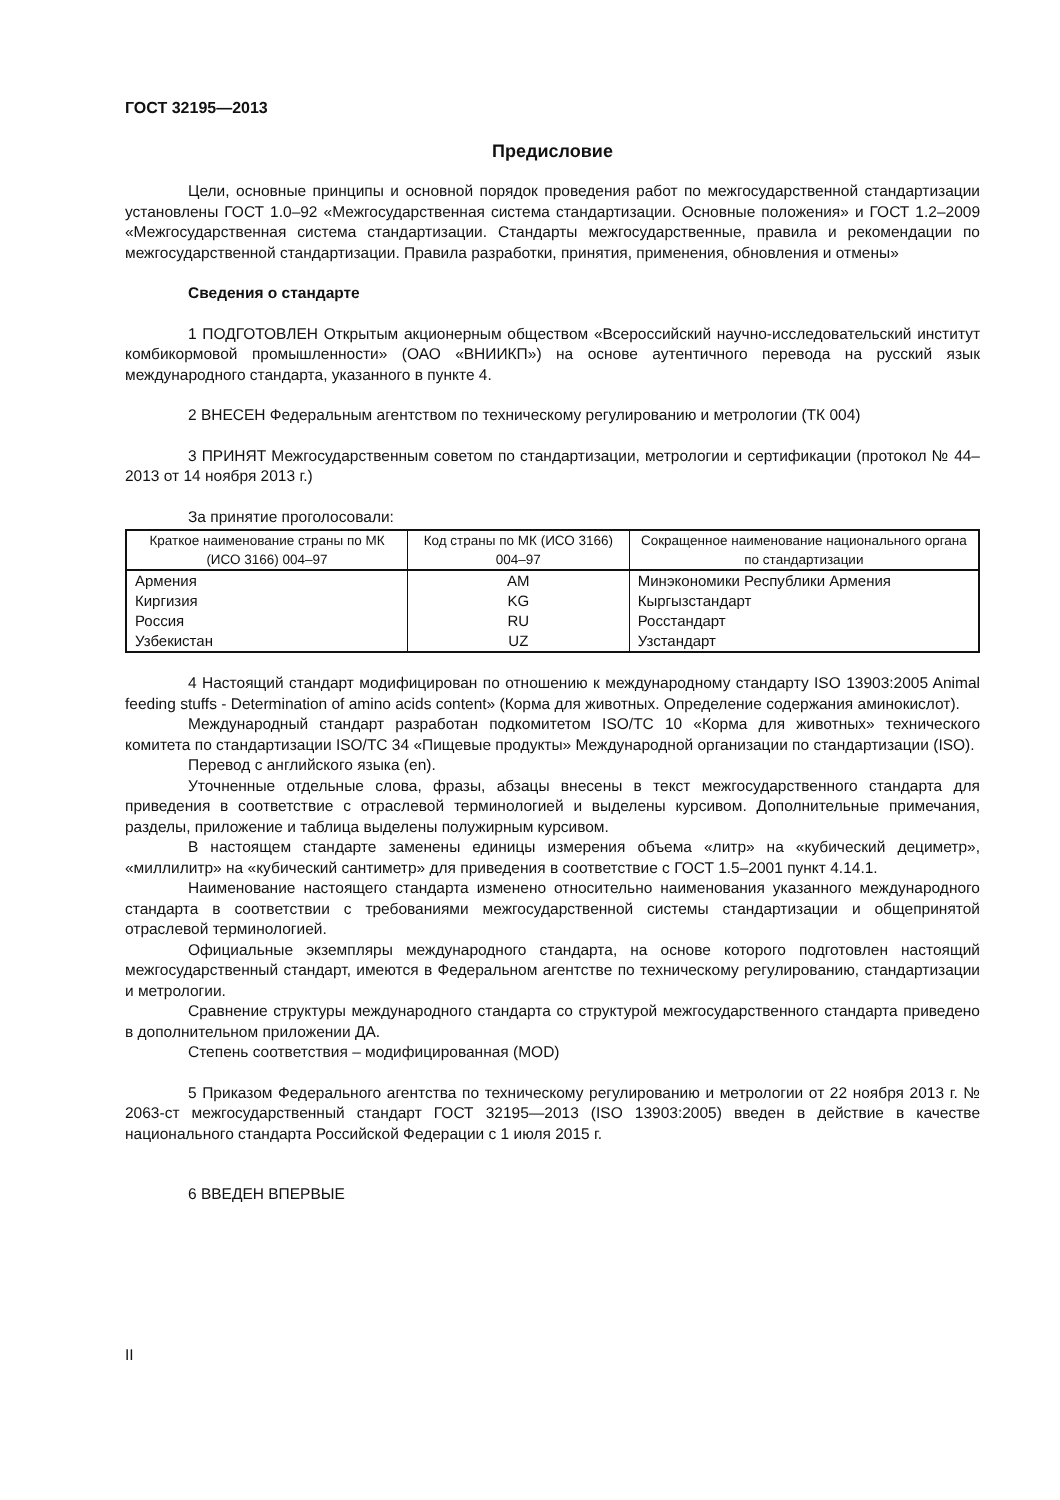ГОСТ 32195—2013
Предисловие
Цели, основные принципы и основной порядок проведения работ по межгосударственной стандартизации установлены ГОСТ 1.0–92 «Межгосударственная система стандартизации. Основные положения» и ГОСТ 1.2–2009 «Межгосударственная система стандартизации. Стандарты межгосударственные, правила и рекомендации по межгосударственной стандартизации. Правила разработки, принятия, применения, обновления и отмены»
Сведения о стандарте
1 ПОДГОТОВЛЕН Открытым акционерным обществом «Всероссийский научно-исследовательский институт комбикормовой промышленности» (ОАО «ВНИИКП») на основе аутентичного перевода на русский язык международного стандарта, указанного в пункте 4.
2 ВНЕСЕН Федеральным агентством по техническому регулированию и метрологии (ТК 004)
3 ПРИНЯТ Межгосударственным советом по стандартизации, метрологии и сертификации (протокол № 44–2013 от 14 ноября 2013 г.)
За принятие проголосовали:
| Краткое наименование страны по МК (ИСО 3166) 004–97 | Код страны по МК (ИСО 3166) 004–97 | Сокращенное наименование национального органа по стандартизации |
| --- | --- | --- |
| Армения | AM | Минэкономики Республики Армения |
| Киргизия | KG | Кыргызстандарт |
| Россия | RU | Росстандарт |
| Узбекистан | UZ | Узстандарт |
4 Настоящий стандарт модифицирован по отношению к международному стандарту ISO 13903:2005 Animal feeding stuffs - Determination of amino acids content» (Корма для животных. Определение содержания аминокислот).
Международный стандарт разработан подкомитетом ISO/TC 10 «Корма для животных» технического комитета по стандартизации ISO/TC 34 «Пищевые продукты» Международной организации по стандартизации (ISO).
Перевод с английского языка (en).
Уточненные отдельные слова, фразы, абзацы внесены в текст межгосударственного стандарта для приведения в соответствие с отраслевой терминологией и выделены курсивом. Дополнительные примечания, разделы, приложение и таблица выделены полужирным курсивом.
В настоящем стандарте заменены единицы измерения объема «литр» на «кубический дециметр», «миллилитр» на «кубический сантиметр» для приведения в соответствие с ГОСТ 1.5–2001 пункт 4.14.1.
Наименование настоящего стандарта изменено относительно наименования указанного международного стандарта в соответствии с требованиями межгосударственной системы стандартизации и общепринятой отраслевой терминологией.
Официальные экземпляры международного стандарта, на основе которого подготовлен настоящий межгосударственный стандарт, имеются в Федеральном агентстве по техническому регулированию, стандартизации и метрологии.
Сравнение структуры международного стандарта со структурой межгосударственного стандарта приведено в дополнительном приложении ДА.
Степень соответствия – модифицированная (MOD)
5 Приказом Федерального агентства по техническому регулированию и метрологии от 22 ноября 2013 г. № 2063-ст межгосударственный стандарт ГОСТ 32195—2013 (ISO 13903:2005) введен в действие в качестве национального стандарта Российской Федерации с 1 июля 2015 г.
6 ВВЕДЕН ВПЕРВЫЕ
II